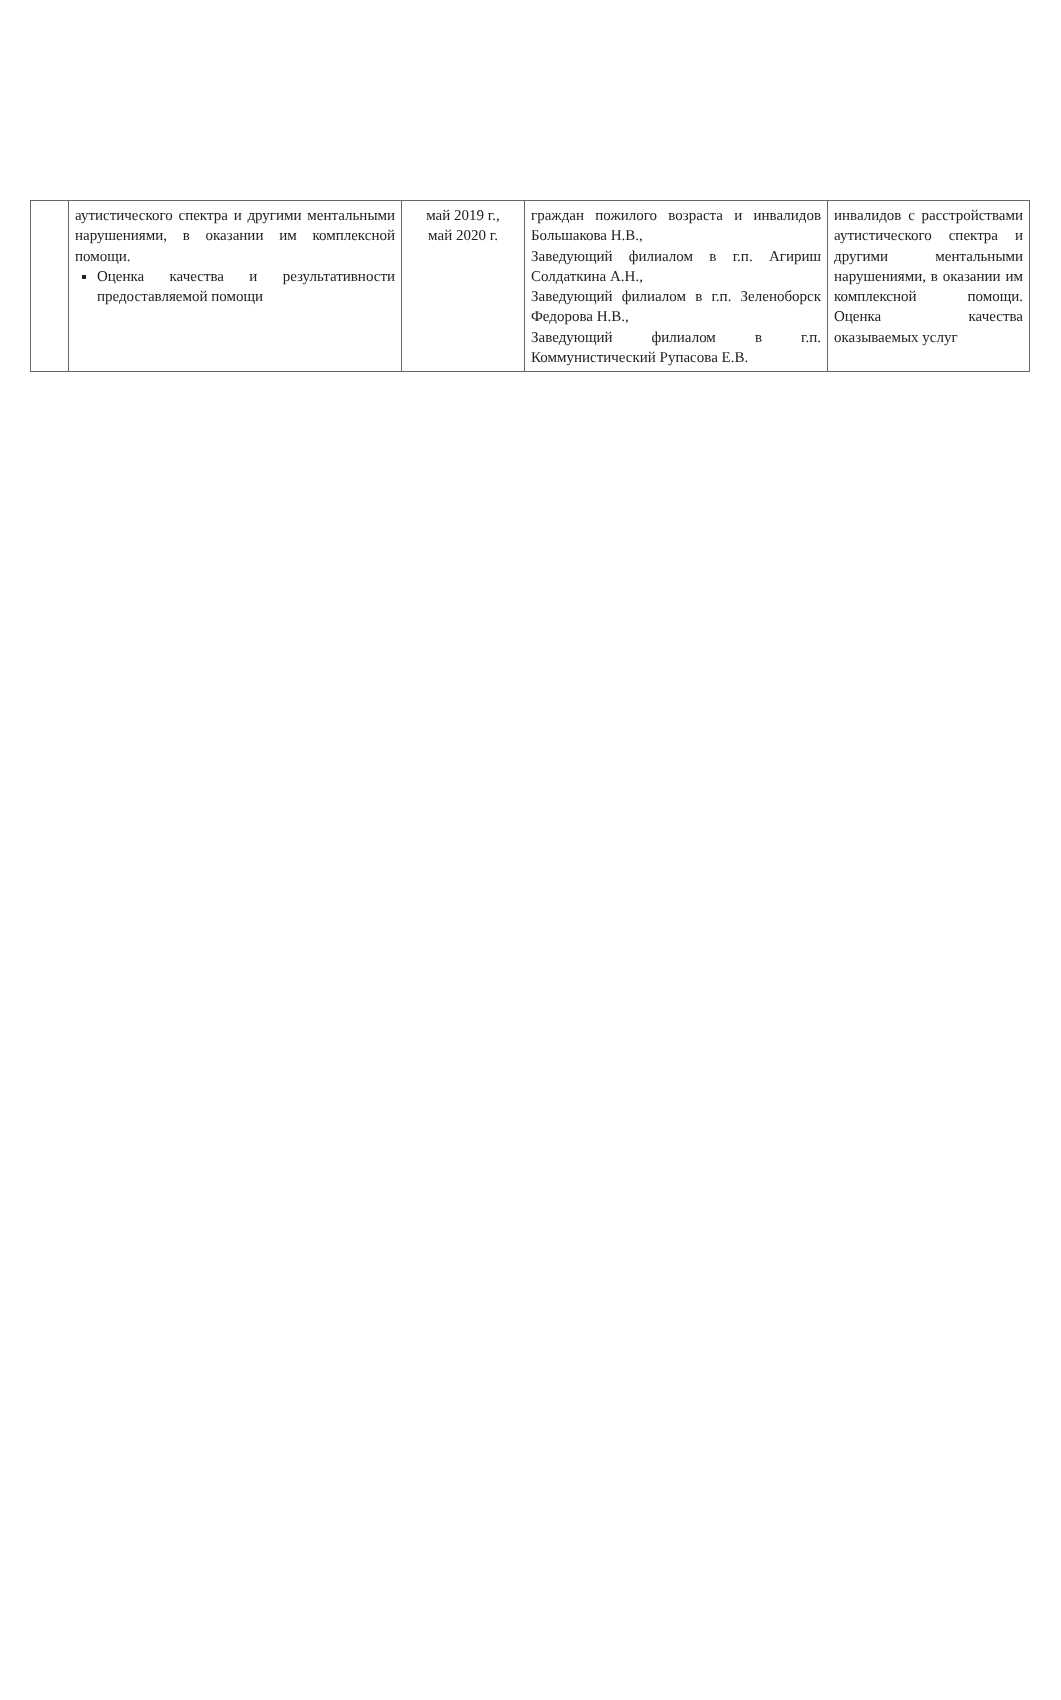| | аутистического спектра и другими ментальными нарушениями, в оказании им комплексной помощи. Оценка качества и результативности предоставляемой помощи | май 2019 г., май 2020 г. | граждан пожилого возраста и инвалидов Большакова Н.В., Заведующий филиалом в г.п. Агириш Солдаткина А.Н., Заведующий филиалом в г.п. Зеленоборск Федорова Н.В., Заведующий филиалом в г.п. Коммунистический Рупасова Е.В. | инвалидов с расстройствами аутистического спектра и другими ментальными нарушениями, в оказании им комплексной помощи. Оценка качества оказываемых услуг |